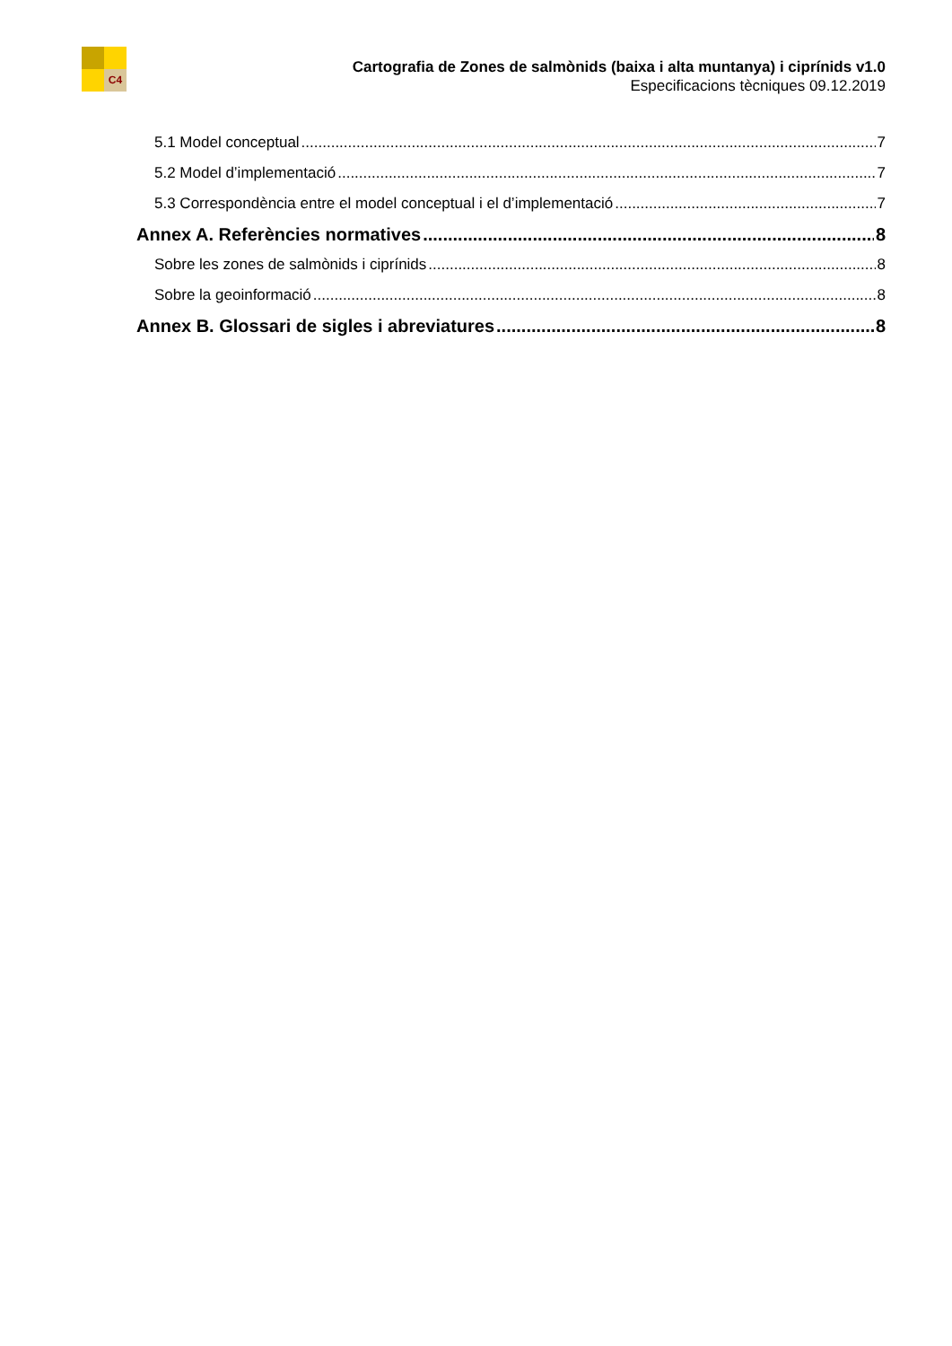C4
Cartografia de Zones de salmònids (baixa i alta muntanya) i ciprínids v1.0
Especificacions tècniques 09.12.2019
5.1 Model conceptual 7
5.2 Model d’implementació 7
5.3 Correspondència entre el model conceptual i el d’implementació 7
Annex A. Referències normatives 8
Sobre les zones de salmònids i ciprínids 8
Sobre la geoinformació 8
Annex B. Glossari de sigles i abreviatures 8